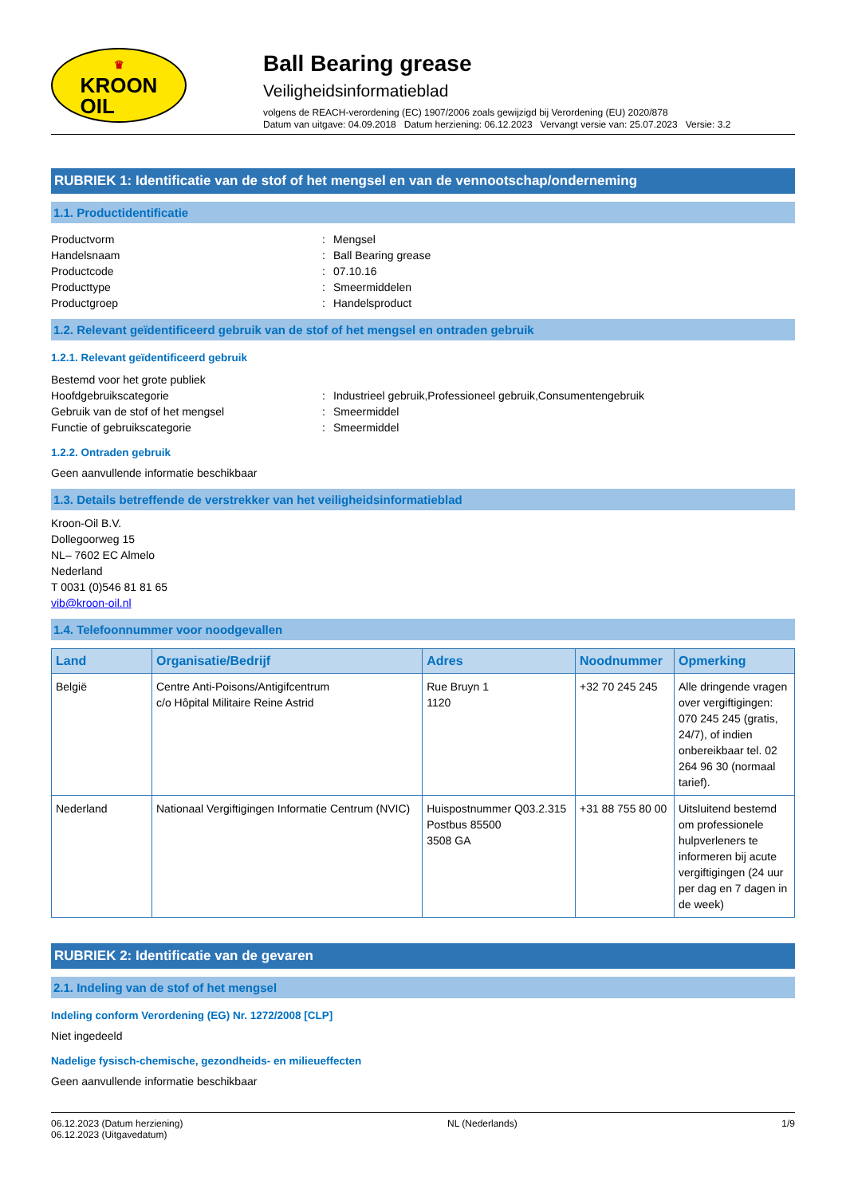♛
KROON
OIL
Ball Bearing grease
Veiligheidsinformatieblad
volgens de REACH-verordening (EC) 1907/2006 zoals gewijzigd bij Verordening (EU) 2020/878
Datum van uitgave: 04.09.2018 Datum herziening: 06.12.2023 Vervangt versie van: 25.07.2023 Versie: 3.2
RUBRIEK 1: Identificatie van de stof of het mengsel en van de vennootschap/onderneming
1.1. Productidentificatie
Productvorm: Mengsel
Handelsnaam: Ball Bearing grease
Productcode: 07.10.16
Producttype: Smeermiddelen
Productgroep: Handelsproduct
1.2. Relevant geïdentificeerd gebruik van de stof of het mengsel en ontraden gebruik
1.2.1. Relevant geïdentificeerd gebruik
Bestemd voor het grote publiek
Hoofdgebruikscategorie: Industrieel gebruik,Professioneel gebruik,Consumentengebruik
Gebruik van de stof of het mengsel: Smeermiddel
Functie of gebruikscategorie: Smeermiddel
1.2.2. Ontraden gebruik
Geen aanvullende informatie beschikbaar
1.3. Details betreffende de verstrekker van het veiligheidsinformatieblad
Kroon-Oil B.V.
Dollegoorweg 15
NL– 7602 EC Almelo
Nederland
T 0031 (0)546 81 81 65
vib@kroon-oil.nl
1.4. Telefoonnummer voor noodgevallen
| Land | Organisatie/Bedrijf | Adres | Noodnummer | Opmerking |
| --- | --- | --- | --- | --- |
| België | Centre Anti-Poisons/Antigifcentrum c/o Hôpital Militaire Reine Astrid | Rue Bruyn 1 1120 | +32 70 245 245 | Alle dringende vragen over vergiftigingen: 070 245 245 (gratis, 24/7), of indien onbereikbaar tel. 02 264 96 30 (normaal tarief). |
| Nederland | Nationaal Vergiftigingen Informatie Centrum (NVIC) | Huispostnummer Q03.2.315 Postbus 85500 3508 GA | +31 88 755 80 00 | Uitsluitend bestemd om professionele hulpverleners te informeren bij acute vergiftigingen (24 uur per dag en 7 dagen in de week) |
RUBRIEK 2: Identificatie van de gevaren
2.1. Indeling van de stof of het mengsel
Indeling conform Verordening (EG) Nr. 1272/2008 [CLP]
Niet ingedeeld
Nadelige fysisch-chemische, gezondheids- en milieueffecten
Geen aanvullende informatie beschikbaar
06.12.2023 (Datum herziening)
06.12.2023 (Uitgavedatum)
NL (Nederlands) 1/9